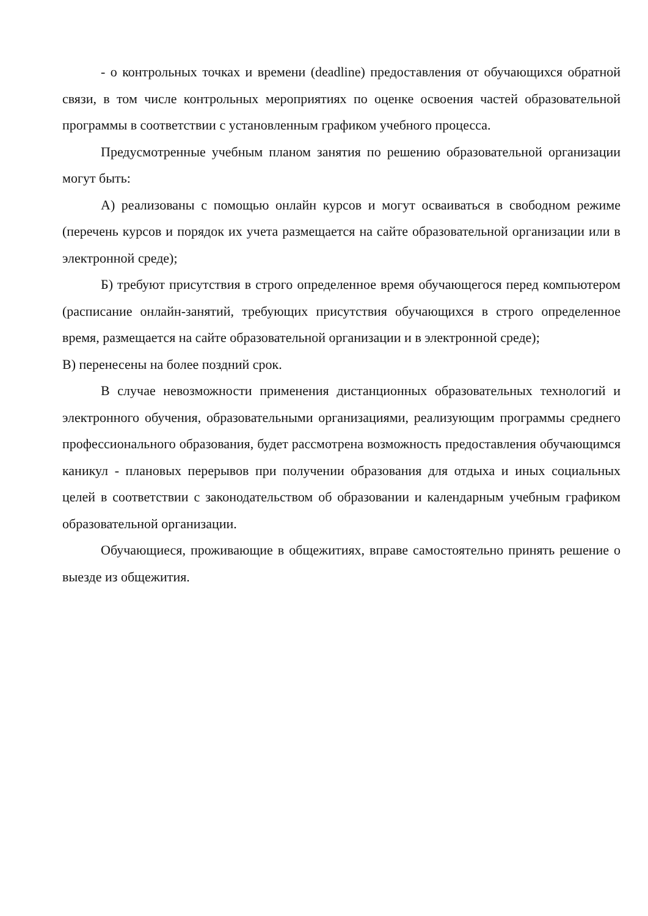- о контрольных точках и времени (deadline) предоставления от обучающихся обратной связи, в том числе контрольных мероприятиях по оценке освоения частей образовательной программы в соответствии с установленным графиком учебного процесса.
Предусмотренные учебным планом занятия по решению образовательной организации могут быть:
А) реализованы с помощью онлайн курсов и могут осваиваться в свободном режиме (перечень курсов и порядок их учета размещается на сайте образовательной организации или в электронной среде);
Б) требуют присутствия в строго определенное время обучающегося перед компьютером (расписание онлайн-занятий, требующих присутствия обучающихся в строго определенное время, размещается на сайте образовательной организации и в электронной среде);
В) перенесены на более поздний срок.
В случае невозможности применения дистанционных образовательных технологий и электронного обучения, образовательными организациями, реализующим программы среднего профессионального образования, будет рассмотрена возможность предоставления обучающимся каникул - плановых перерывов при получении образования для отдыха и иных социальных целей в соответствии с законодательством об образовании и календарным учебным графиком образовательной организации.
Обучающиеся, проживающие в общежитиях, вправе самостоятельно принять решение о выезде из общежития.